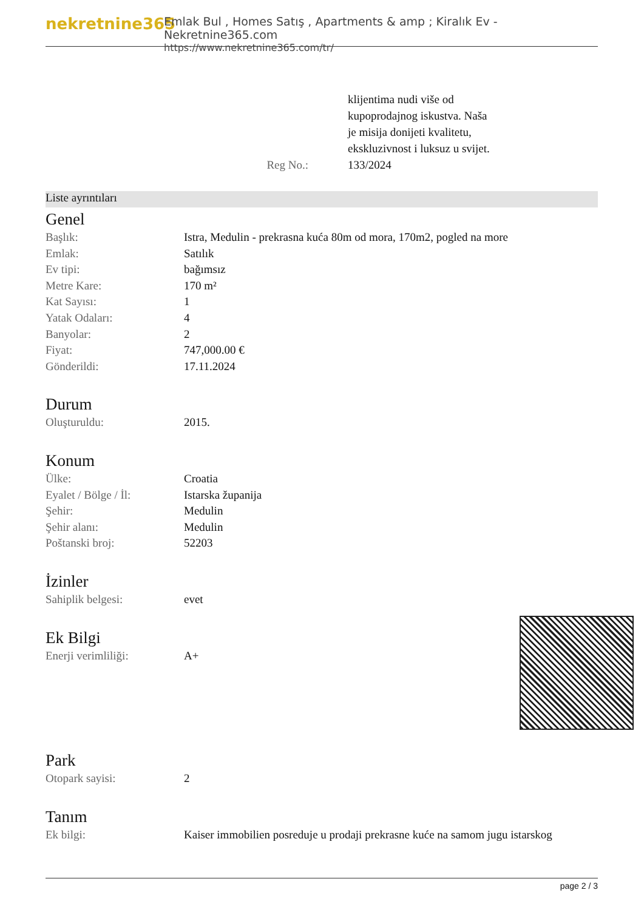nekretnine365
Emlak Bul , Homes Satış , Apartments & amp ; Kiralık Ev - Nekretnine365.com
https://www.nekretnine365.com/tr/
Reg No.: klijentima nudi više od
kupoprodajnog iskustva. Naša
je misija donijeti kvalitetu,
ekskluzivnost i luksuz u svijet.
133/2024
Liste ayrıntıları
Genel
| Başlık: | Istra, Medulin - prekrasna kuća 80m od mora, 170m2, pogled na more |
| Emlak: | Satılık |
| Ev tipi: | bağımsız |
| Metre Kare: | 170 m² |
| Kat Sayısı: | 1 |
| Yatak Odaları: | 4 |
| Banyolar: | 2 |
| Fiyat: | 747,000.00 € |
| Gönderildi: | 17.11.2024 |
Durum
| Oluşturuldu: | 2015. |
Konum
| Ülke: | Croatia |
| Eyalet / Bölge / İl: | Istarska županija |
| Şehir: | Medulin |
| Şehir alanı: | Medulin |
| Poštanski broj: | 52203 |
İzinler
| Sahiplik belgesi: | evet |
Ek Bilgi
| Enerji verimliliği: | A+ |
Park
| Otopark sayisi: | 2 |
Tanım
| Ek bilgi: | Kaiser immobilien posreduje u prodaji prekrasne kuće na samom jugu istarskog |
page 2 / 3